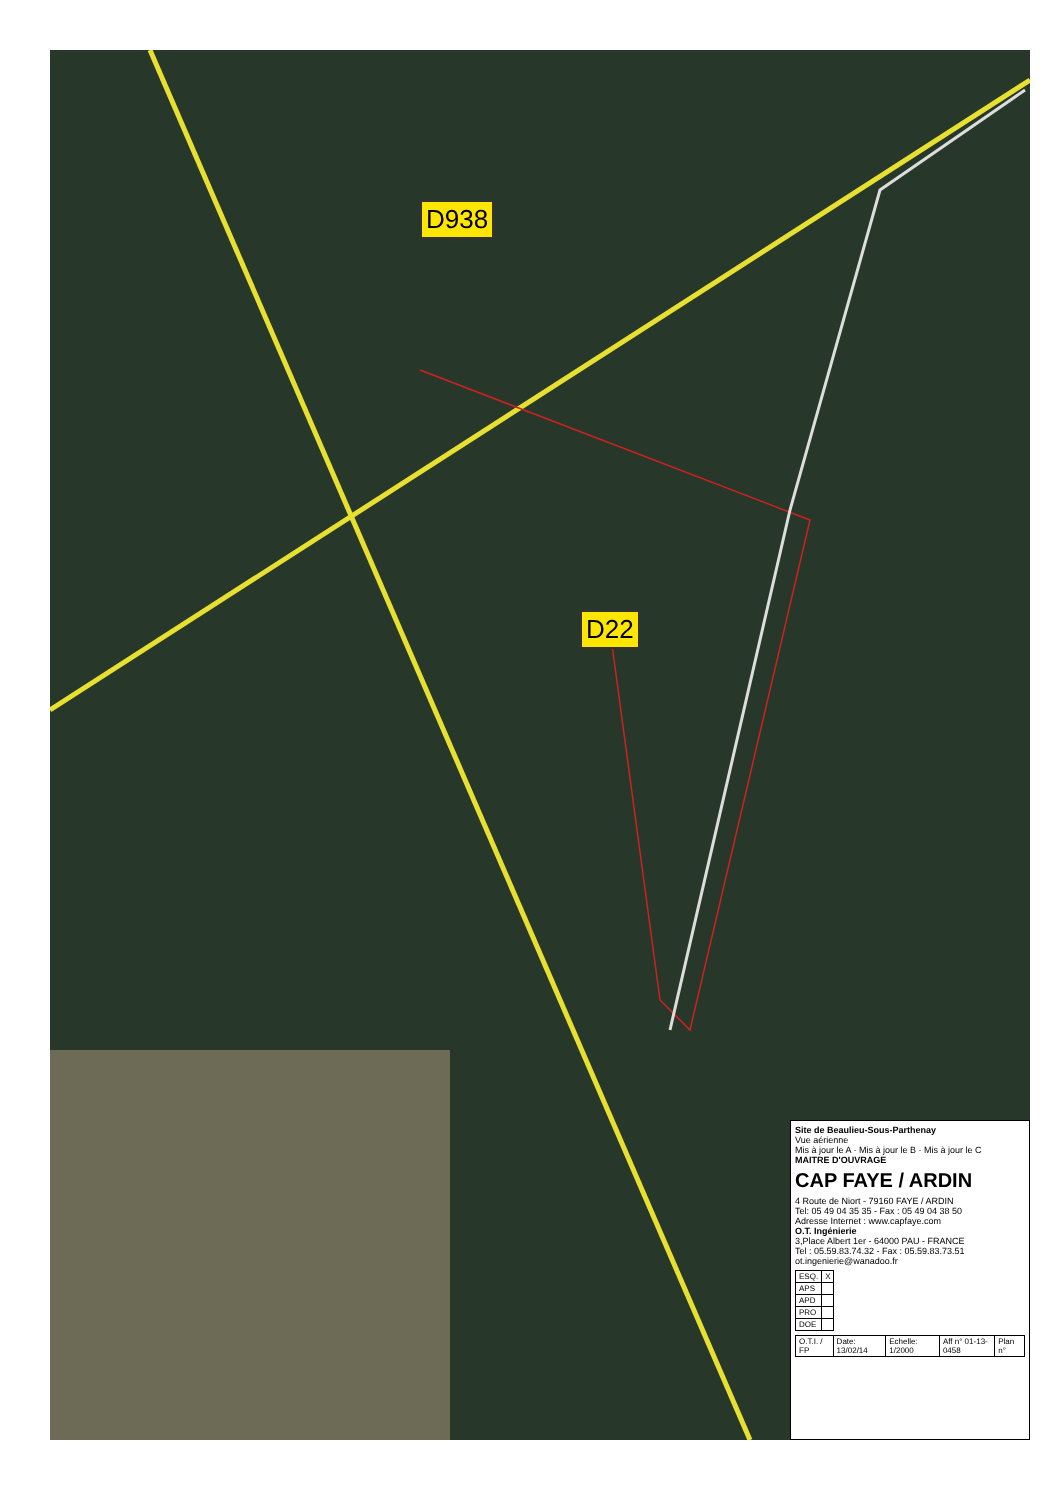D938
D22
Site de Beaulieu-Sous-Parthenay
Vue aérienne
Mis à jour le A · Mis à jour le B · Mis à jour le C
MAITRE D'OUVRAGE
CAP FAYE / ARDIN
4 Route de Niort - 79160 FAYE / ARDIN
Tel: 05 49 04 35 35 - Fax : 05 49 04 38 50
Adresse Internet : www.capfaye.com
O.T. Ingénierie
3,Place Albert 1er - 64000 PAU - FRANCE
Tel : 05.59.83.74.32 - Fax : 05.59.83.73.51
ot.ingenierie@wanadoo.fr
| ESQ. | X |
| APS | |
| APD | |
| PRO | |
| DOE | |
| O.T.I. / FP | Date: 13/02/14 | Echelle: 1/2000 | Aff n° 01-13-0458 | Plan n° |